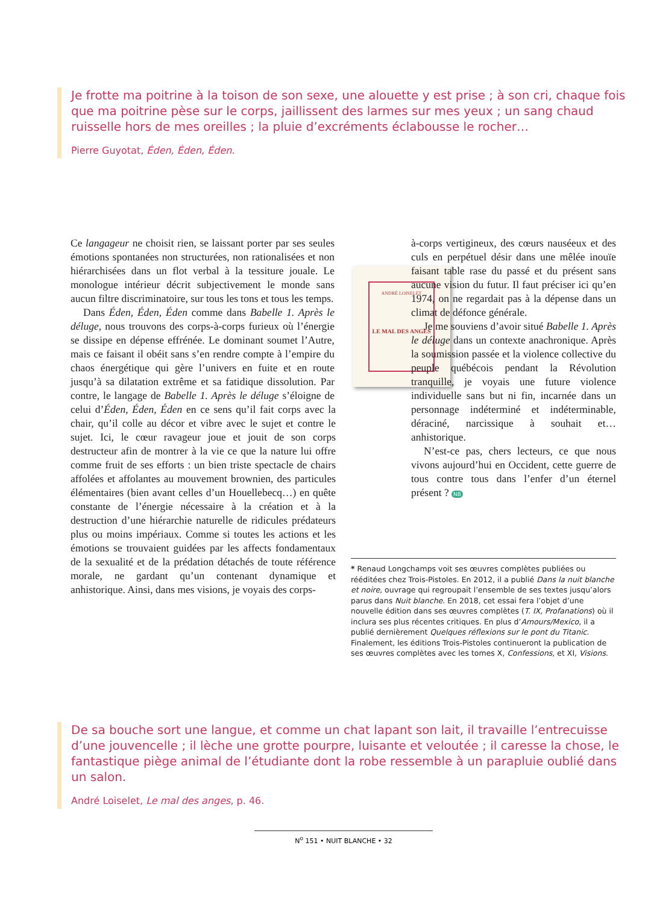Je frotte ma poitrine à la toison de son sexe, une alouette y est prise ; à son cri, chaque fois que ma poitrine pèse sur le corps, jaillissent des larmes sur mes yeux ; un sang chaud ruisselle hors de mes oreilles ; la pluie d’excréments éclabousse le rocher…
Pierre Guyotat, Éden, Éden, Éden.
ANDRÉ LOISELET
LE MAL DES ANGES
Ce langageur ne choisit rien, se laissant porter par ses seules émotions spontanées non structurées, non rationalisées et non hiérarchisées dans un flot verbal à la tessiture jouale. Le monologue intérieur décrit subjectivement le monde sans aucun filtre discriminatoire, sur tous les tons et tous les temps.
Dans Éden, Éden, Éden comme dans Babelle 1. Après le déluge, nous trouvons des corps-à-corps furieux où l’énergie se dissipe en dépense effrénée. Le dominant soumet l’Autre, mais ce faisant il obéit sans s’en rendre compte à l’empire du chaos énergétique qui gère l’univers en fuite et en route jusqu’à sa dilatation extrême et sa fatidique dissolution. Par contre, le langage de Babelle 1. Après le déluge s’éloigne de celui d’Éden, Éden, Éden en ce sens qu’il fait corps avec la chair, qu’il colle au décor et vibre avec le sujet et contre le sujet. Ici, le cœur ravageur joue et jouit de son corps destructeur afin de montrer à la vie ce que la nature lui offre comme fruit de ses efforts : un bien triste spectacle de chairs affolées et affolantes au mouvement brownien, des particules élémentaires (bien avant celles d’un Houellebecq…) en quête constante de l’énergie nécessaire à la création et à la destruction d’une hiérarchie naturelle de ridicules prédateurs plus ou moins impériaux. Comme si toutes les actions et les émotions se trouvaient guidées par les affects fondamentaux de la sexualité et de la prédation détachés de toute référence morale, ne gardant qu’un contenant dynamique et anhistorique. Ainsi, dans mes visions, je voyais des corps-
à-corps vertigineux, des cœurs nauséeux et des culs en perpétuel désir dans une mêlée inouïe faisant table rase du passé et du présent sans aucune vision du futur. Il faut préciser ici qu’en 1974, on ne regardait pas à la dépense dans un climat de défonce générale.
Je me souviens d’avoir situé Babelle 1. Après le déluge dans un contexte anachronique. Après la soumission passée et la violence collective du peuple québécois pendant la Révolution tranquille, je voyais une future violence individuelle sans but ni fin, incarnée dans un personnage indéterminé et indéterminable, déraciné, narcissique à souhait et… anhistorique.
N’est-ce pas, chers lecteurs, ce que nous vivons aujourd’hui en Occident, cette guerre de tous contre tous dans l’enfer d’un éternel présent ? NB
* Renaud Longchamps voit ses œuvres complètes publiées ou rééditées chez Trois-Pistoles. En 2012, il a publié Dans la nuit blanche et noire, ouvrage qui regroupait l’ensemble de ses textes jusqu’alors parus dans Nuit blanche. En 2018, cet essai fera l’objet d’une nouvelle édition dans ses œuvres complètes (T. IX, Profanations) où il inclura ses plus récentes critiques. En plus d’Amours/Mexico, il a publié dernièrement Quelques réflexions sur le pont du Titanic. Finalement, les éditions Trois-Pistoles continueront la publication de ses œuvres complètes avec les tomes X, Confessions, et XI, Visions.
De sa bouche sort une langue, et comme un chat lapant son lait, il travaille l’entrecuisse d’une jouvencelle ; il lèche une grotte pourpre, luisante et veloutée ; il caresse la chose, le fantastique piège animal de l’étudiante dont la robe ressemble à un parapluie oublié dans un salon.
André Loiselet, Le mal des anges, p. 46.
N<sup>o</sup> 151 • NUIT BLANCHE • 32